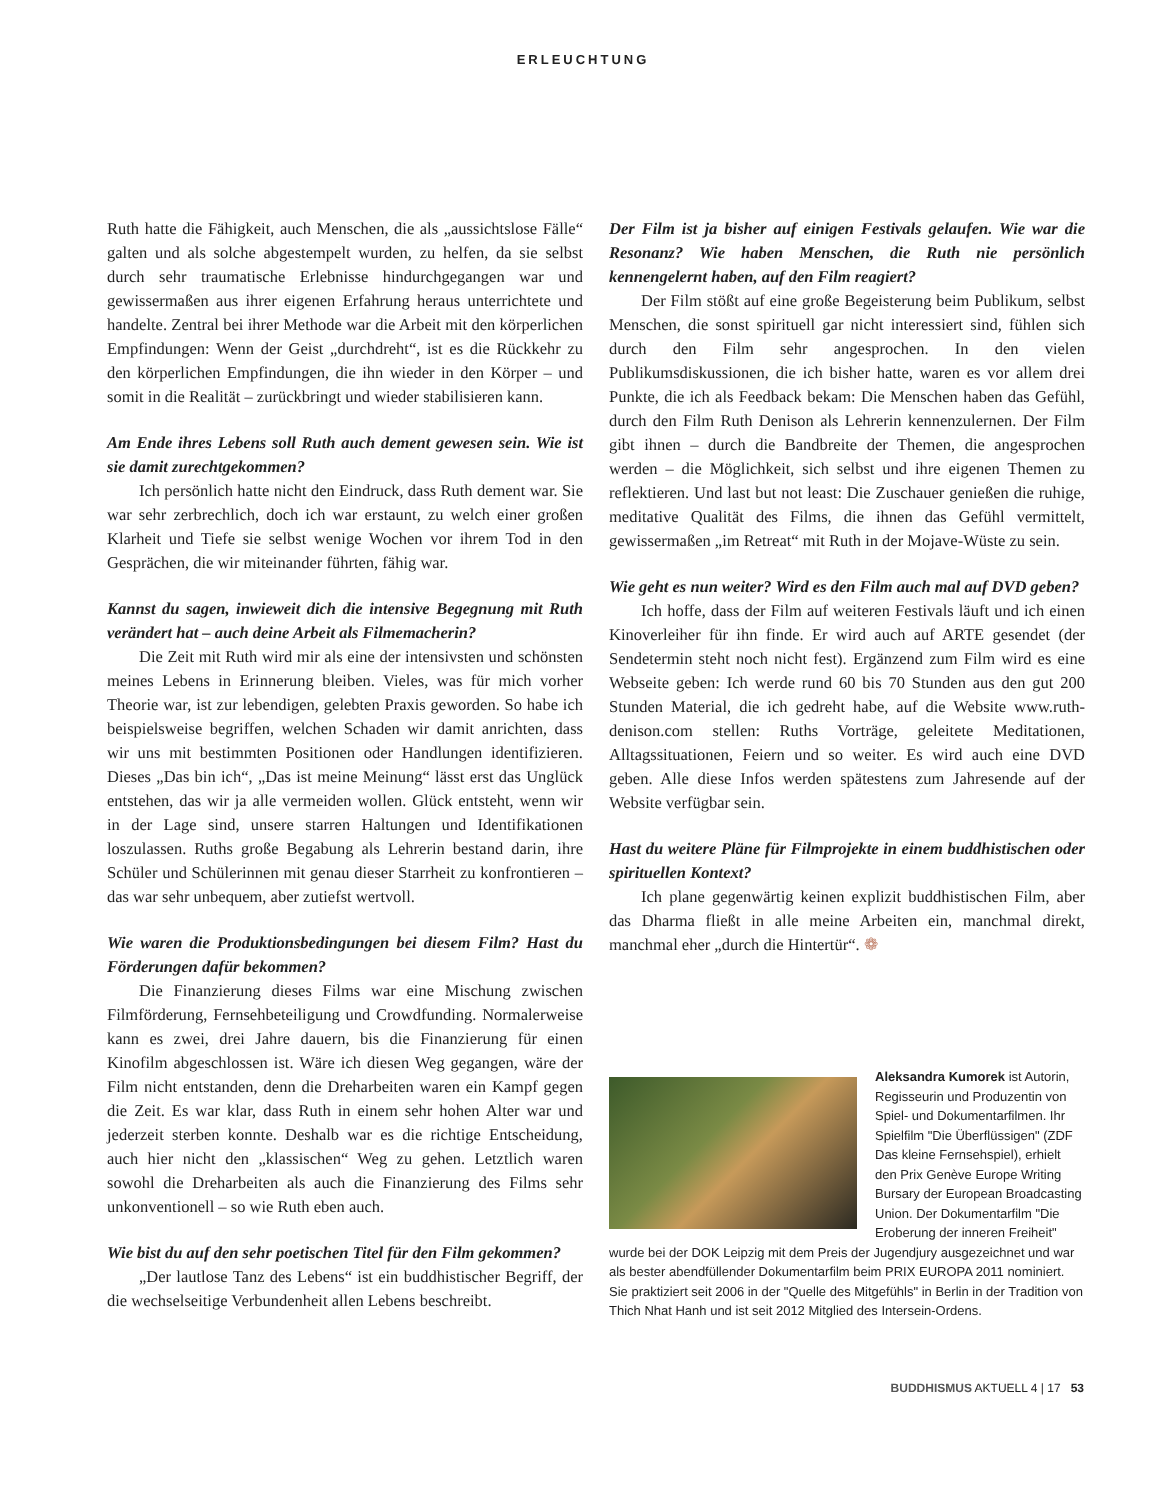ERLEUCHTUNG
Ruth hatte die Fähigkeit, auch Menschen, die als „aussichtslose Fälle“ galten und als solche abgestempelt wurden, zu helfen, da sie selbst durch sehr traumatische Erlebnisse hindurchgegangen war und gewissermaßen aus ihrer eigenen Erfahrung heraus unterrichtete und handelte. Zentral bei ihrer Methode war die Arbeit mit den körperlichen Empfindungen: Wenn der Geist „durchdreht“, ist es die Rückkehr zu den körperlichen Empfindungen, die ihn wieder in den Körper – und somit in die Realität – zurückbringt und wieder stabilisieren kann.
Am Ende ihres Lebens soll Ruth auch dement gewesen sein. Wie ist sie damit zurechtgekommen?
Ich persönlich hatte nicht den Eindruck, dass Ruth dement war. Sie war sehr zerbrechlich, doch ich war erstaunt, zu welch einer großen Klarheit und Tiefe sie selbst wenige Wochen vor ihrem Tod in den Gesprächen, die wir miteinander führten, fähig war.
Kannst du sagen, inwieweit dich die intensive Begegnung mit Ruth verändert hat – auch deine Arbeit als Filmemacherin?
Die Zeit mit Ruth wird mir als eine der intensivsten und schönsten meines Lebens in Erinnerung bleiben. Vieles, was für mich vorher Theorie war, ist zur lebendigen, gelebten Praxis geworden. So habe ich beispielsweise begriffen, welchen Schaden wir damit anrichten, dass wir uns mit bestimmten Positionen oder Handlungen identifizieren. Dieses „Das bin ich“, „Das ist meine Meinung“ lässt erst das Unglück entstehen, das wir ja alle vermeiden wollen. Glück entsteht, wenn wir in der Lage sind, unsere starren Haltungen und Identifikationen loszulassen. Ruths große Begabung als Lehrerin bestand darin, ihre Schüler und Schülerinnen mit genau dieser Starrheit zu konfrontieren – das war sehr unbequem, aber zutiefst wertvoll.
Wie waren die Produktionsbedingungen bei diesem Film? Hast du Förderungen dafür bekommen?
Die Finanzierung dieses Films war eine Mischung zwischen Filmförderung, Fernsehbeteiligung und Crowdfunding. Normalerweise kann es zwei, drei Jahre dauern, bis die Finanzierung für einen Kinofilm abgeschlossen ist. Wäre ich diesen Weg gegangen, wäre der Film nicht entstanden, denn die Dreharbeiten waren ein Kampf gegen die Zeit. Es war klar, dass Ruth in einem sehr hohen Alter war und jederzeit sterben konnte. Deshalb war es die richtige Entscheidung, auch hier nicht den „klassischen“ Weg zu gehen. Letztlich waren sowohl die Dreharbeiten als auch die Finanzierung des Films sehr unkonventionell – so wie Ruth eben auch.
Wie bist du auf den sehr poetischen Titel für den Film gekommen?
„Der lautlose Tanz des Lebens“ ist ein buddhistischer Begriff, der die wechselseitige Verbundenheit allen Lebens beschreibt.
Der Film ist ja bisher auf einigen Festivals gelaufen. Wie war die Resonanz? Wie haben Menschen, die Ruth nie persönlich kennengelernt haben, auf den Film reagiert?
Der Film stößt auf eine große Begeisterung beim Publikum, selbst Menschen, die sonst spirituell gar nicht interessiert sind, fühlen sich durch den Film sehr angesprochen. In den vielen Publikumsdiskussionen, die ich bisher hatte, waren es vor allem drei Punkte, die ich als Feedback bekam: Die Menschen haben das Gefühl, durch den Film Ruth Denison als Lehrerin kennenzulernen. Der Film gibt ihnen – durch die Bandbreite der Themen, die angesprochen werden – die Möglichkeit, sich selbst und ihre eigenen Themen zu reflektieren. Und last but not least: Die Zuschauer genießen die ruhige, meditative Qualität des Films, die ihnen das Gefühl vermittelt, gewissermaßen „im Retreat“ mit Ruth in der Mojave-Wüste zu sein.
Wie geht es nun weiter? Wird es den Film auch mal auf DVD geben?
Ich hoffe, dass der Film auf weiteren Festivals läuft und ich einen Kinoverleiher für ihn finde. Er wird auch auf ARTE gesendet (der Sendetermin steht noch nicht fest). Ergänzend zum Film wird es eine Webseite geben: Ich werde rund 60 bis 70 Stunden aus den gut 200 Stunden Material, die ich gedreht habe, auf die Website www.ruth-denison.com stellen: Ruths Vorträge, geleitete Meditationen, Alltagssituationen, Feiern und so weiter. Es wird auch eine DVD geben. Alle diese Infos werden spätestens zum Jahresende auf der Website verfügbar sein.
Hast du weitere Pläne für Filmprojekte in einem buddhistischen oder spirituellen Kontext?
Ich plane gegenwärtig keinen explizit buddhistischen Film, aber das Dharma fließt in alle meine Arbeiten ein, manchmal direkt, manchmal eher „durch die Hintertür“. ❁
Aleksandra Kumorek ist Autorin, Regisseurin und Produzentin von Spiel- und Dokumentarfilmen. Ihr Spielfilm "Die Überflüssigen" (ZDF Das kleine Fernsehspiel), erhielt den Prix Genève Europe Writing Bursary der European Broadcasting Union. Der Dokumentarfilm "Die Eroberung der inneren Freiheit" wurde bei der DOK Leipzig mit dem Preis der Jugendjury ausgezeichnet und war als bester abendfüllender Dokumentarfilm beim PRIX EUROPA 2011 nominiert. Sie praktiziert seit 2006 in der "Quelle des Mitgefühls" in Berlin in der Tradition von Thich Nhat Hanh und ist seit 2012 Mitglied des Intersein-Ordens.
BUDDHISMUS AKTUELL 4 | 17 53